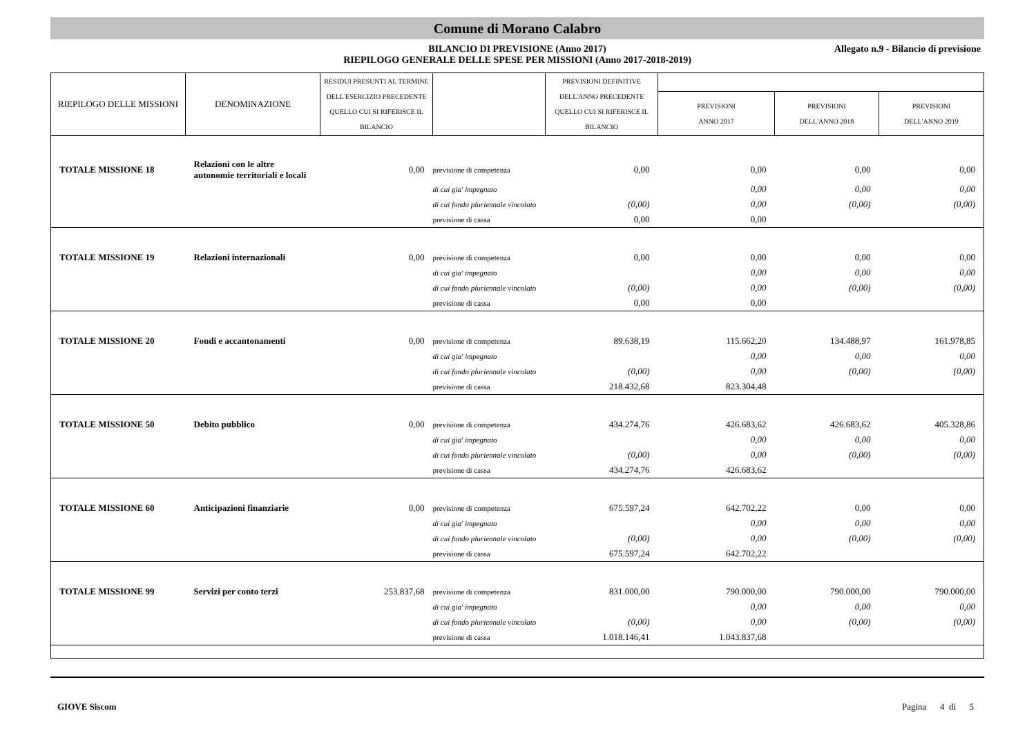Comune di Morano Calabro
BILANCIO DI PREVISIONE (Anno 2017)
RIEPILOGO GENERALE DELLE SPESE PER MISSIONI (Anno 2017-2018-2019)
Allegato n.9 - Bilancio di previsione
| RIEPILOGO DELLE MISSIONI | DENOMINAZIONE | RESIDUI PRESUNTI AL TERMINE DELL'ESERCIZIO PRECEDENTE QUELLO CUI SI RIFERISCE IL BILANCIO | | PREVISIONI DEFINITIVE DELL'ANNO PRECEDENTE QUELLO CUI SI RIFERISCE IL BILANCIO | | | |
| --- | --- | --- | --- | --- | --- | --- | --- |
| | | | | | PREVISIONI ANNO 2017 | PREVISIONI DELL'ANNO 2018 | PREVISIONI DELL'ANNO 2019 |
| TOTALE MISSIONE 18 | Relazioni con le altre autonomie territoriali e locali | 0,00 | previsione di competenza | 0,00 | 0,00 | 0,00 | 0,00 |
| | | | di cui gia' impegnato | | 0,00 | 0,00 | 0,00 |
| | | | di cui fondo pluriennale vincolato | (0,00) | 0,00 | (0,00) | (0,00) |
| | | | previsione di cassa | 0,00 | 0,00 | | |
| TOTALE MISSIONE 19 | Relazioni internazionali | 0,00 | previsione di competenza | 0,00 | 0,00 | 0,00 | 0,00 |
| | | | di cui gia' impegnato | | 0,00 | 0,00 | 0,00 |
| | | | di cui fondo pluriennale vincolato | (0,00) | 0,00 | (0,00) | (0,00) |
| | | | previsione di cassa | 0,00 | 0,00 | | |
| TOTALE MISSIONE 20 | Fondi e accantonamenti | 0,00 | previsione di competenza | 89.638,19 | 115.662,20 | 134.488,97 | 161.978,85 |
| | | | di cui gia' impegnato | | 0,00 | 0,00 | 0,00 |
| | | | di cui fondo pluriennale vincolato | (0,00) | 0,00 | (0,00) | (0,00) |
| | | | previsione di cassa | 218.432,68 | 823.304,48 | | |
| TOTALE MISSIONE 50 | Debito pubblico | 0,00 | previsione di competenza | 434.274,76 | 426.683,62 | 426.683,62 | 405.328,86 |
| | | | di cui gia' impegnato | | 0,00 | 0,00 | 0,00 |
| | | | di cui fondo pluriennale vincolato | (0,00) | 0,00 | (0,00) | (0,00) |
| | | | previsione di cassa | 434.274,76 | 426.683,62 | | |
| TOTALE MISSIONE 60 | Anticipazioni finanziarie | 0,00 | previsione di competenza | 675.597,24 | 642.702,22 | 0,00 | 0,00 |
| | | | di cui gia' impegnato | | 0,00 | 0,00 | 0,00 |
| | | | di cui fondo pluriennale vincolato | (0,00) | 0,00 | (0,00) | (0,00) |
| | | | previsione di cassa | 675.597,24 | 642.702,22 | | |
| TOTALE MISSIONE 99 | Servizi per conto terzi | 253.837,68 | previsione di competenza | 831.000,00 | 790.000,00 | 790.000,00 | 790.000,00 |
| | | | di cui gia' impegnato | | 0,00 | 0,00 | 0,00 |
| | | | di cui fondo pluriennale vincolato | (0,00) | 0,00 | (0,00) | (0,00) |
| | | | previsione di cassa | 1.018.146,41 | 1.043.837,68 | | |
GIOVE Siscom Pagina 4 di 5